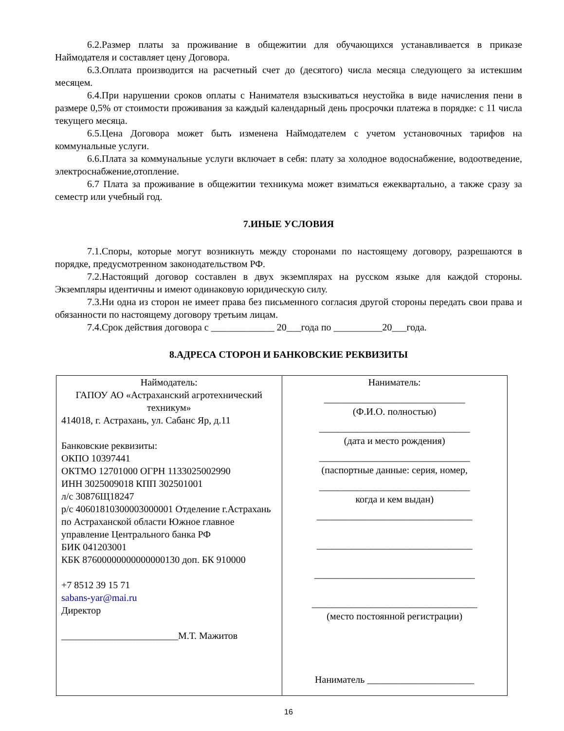6.2.Размер платы за проживание в общежитии для обучающихся устанавливается в приказе Наймодателя и составляет цену Договора.
6.3.Оплата производится на расчетный счет до (десятого) числа месяца следующего за истекшим месяцем.
6.4.При нарушении сроков оплаты с Нанимателя взыскиваться неустойка в виде начисления пени в размере 0,5% от стоимости проживания за каждый календарный день просрочки платежа в порядке: с 11 числа текущего месяца.
6.5.Цена Договора может быть изменена Наймодателем с учетом установочных тарифов на коммунальные услуги.
6.6.Плата за коммунальные услуги включает в себя: плату за холодное водоснабжение, водоотведение, электроснабжение,отопление.
6.7 Плата за проживание в общежитии техникума может взиматься ежеквартально, а также сразу за семестр или учебный год.
7.ИНЫЕ УСЛОВИЯ
7.1.Споры, которые могут возникнуть между сторонами по настоящему договору, разрешаются в порядке, предусмотренном законодательством РФ.
7.2.Настоящий договор составлен в двух экземплярах на русском языке для каждой стороны. Экземпляры идентичны и имеют одинаковую юридическую силу.
7.3.Ни одна из сторон не имеет права без письменного согласия другой стороны передать свои права и обязанности по настоящему договору третьим лицам.
7.4.Срок действия договора с _____________ 20___года по __________20___года.
8.АДРЕСА СТОРОН И БАНКОВСКИЕ РЕКВИЗИТЫ
| Наймодатель: ГАПОУ АО «Астраханский агротехнический техникум» 414018, г. Астрахань, ул. Сабанс Яр, д.11 Банковские реквизиты: ОКПО 10397441 ОКТМО 12701000 ОГРН 1133025002990 ИНН 3025009018 КПП 302501001 л/с 30876Щ18247 р/с 40601810300003000001 Отделение г.Астрахань по Астраханской области Южное главное управление Центрального банка РФ БИК 041203001 КБК 87600000000000000130 доп. БК 910000 +7 8512 39 15 71 sabans-yar@mai.ru Директор ________________________М.Т. Мажитов | Наниматель: _____________________________ (Ф.И.О. полностью) _______________________________ (дата и место рождения) _______________________________ (паспортные данные: серия, номер, _______________________________ когда и кем выдан) ________________________________ ________________________________ _________________________________ __________________________________ (место постоянной регистрации) Наниматель ______________________ |
16